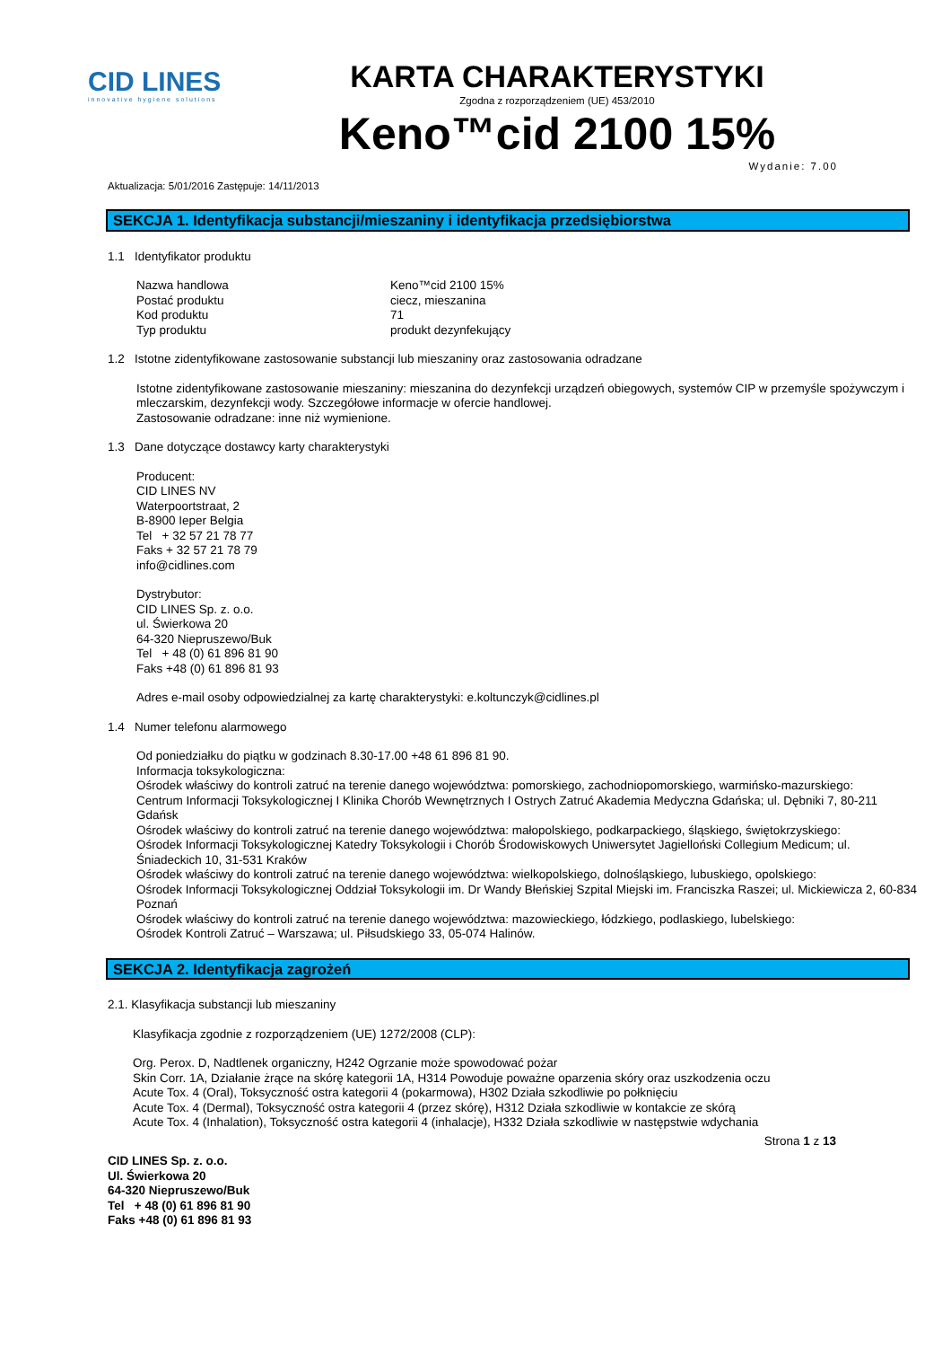CID LINES
innovative hygiene solutions
KARTA CHARAKTERYSTYKI
Zgodna z rozporządzeniem (UE) 453/2010
Keno™cid 2100 15%
Aktualizacja: 5/01/2016 Zastępuje: 14/11/2013 Wydanie: 7.00
SEKCJA 1. Identyfikacja substancji/mieszaniny i identyfikacja przedsiębiorstwa
1.1 Identyfikator produktu
Nazwa handlowa Keno™cid 2100 15% Postać produktu ciecz, mieszanina Kod produktu 71 Typ produktu produkt dezynfekujący
1.2 Istotne zidentyfikowane zastosowanie substancji lub mieszaniny oraz zastosowania odradzane
Istotne zidentyfikowane zastosowanie mieszaniny: mieszanina do dezynfekcji urządzeń obiegowych, systemów CIP w przemyśle spożywczym i mleczarskim, dezynfekcji wody. Szczegółowe informacje w ofercie handlowej.
Zastosowanie odradzane: inne niż wymienione.
1.3 Dane dotyczące dostawcy karty charakterystyki
Producent:
CID LINES NV
Waterpoortstraat, 2
B-8900 Ieper Belgia
Tel + 32 57 21 78 77
Faks + 32 57 21 78 79
info@cidlines.com
Dystrybutor:
CID LINES Sp. z. o.o.
ul. Świerkowa 20
64-320 Niepruszewo/Buk
Tel + 48 (0) 61 896 81 90
Faks +48 (0) 61 896 81 93
Adres e-mail osoby odpowiedzialnej za kartę charakterystyki: e.koltunczyk@cidlines.pl
1.4 Numer telefonu alarmowego
Od poniedziałku do piątku w godzinach 8.30-17.00 +48 61 896 81 90.
Informacja toksykologiczna:
Ośrodek właściwy do kontroli zatruć na terenie danego województwa: pomorskiego, zachodniopomorskiego, warmińsko-mazurskiego:
Centrum Informacji Toksykologicznej I Klinika Chorób Wewnętrznych I Ostrych Zatruć Akademia Medyczna Gdańska; ul. Dębniki 7, 80-211 Gdańsk
Ośrodek właściwy do kontroli zatruć na terenie danego województwa: małopolskiego, podkarpackiego, śląskiego, świętokrzyskiego:
Ośrodek Informacji Toksykologicznej Katedry Toksykologii i Chorób Środowiskowych Uniwersytet Jagielloński Collegium Medicum; ul. Śniadeckich 10, 31-531 Kraków
Ośrodek właściwy do kontroli zatruć na terenie danego województwa: wielkopolskiego, dolnośląskiego, lubuskiego, opolskiego:
Ośrodek Informacji Toksykologicznej Oddział Toksykologii im. Dr Wandy Błeńskiej Szpital Miejski im. Franciszka Raszei; ul. Mickiewicza 2, 60-834 Poznań
Ośrodek właściwy do kontroli zatruć na terenie danego województwa: mazowieckiego, łódzkiego, podlaskiego, lubelskiego:
Ośrodek Kontroli Zatruć – Warszawa; ul. Piłsudskiego 33, 05-074 Halinów.
SEKCJA 2. Identyfikacja zagrożeń
2.1. Klasyfikacja substancji lub mieszaniny
Klasyfikacja zgodnie z rozporządzeniem (UE) 1272/2008 (CLP):
Org. Perox. D, Nadtlenek organiczny, H242 Ogrzanie może spowodować pożar
Skin Corr. 1A, Działanie żrące na skórę kategorii 1A, H314 Powoduje poważne oparzenia skóry oraz uszkodzenia oczu
Acute Tox. 4 (Oral), Toksyczność ostra kategorii 4 (pokarmowa), H302 Działa szkodliwie po połknięciu
Acute Tox. 4 (Dermal), Toksyczność ostra kategorii 4 (przez skórę), H312 Działa szkodliwie w kontakcie ze skórą
Acute Tox. 4 (Inhalation), Toksyczność ostra kategorii 4 (inhalacje), H332 Działa szkodliwie w następstwie wdychania
Strona 1 z 13
CID LINES Sp. z. o.o.
Ul. Świerkowa 20
64-320 Niepruszewo/Buk
Tel + 48 (0) 61 896 81 90
Faks +48 (0) 61 896 81 93